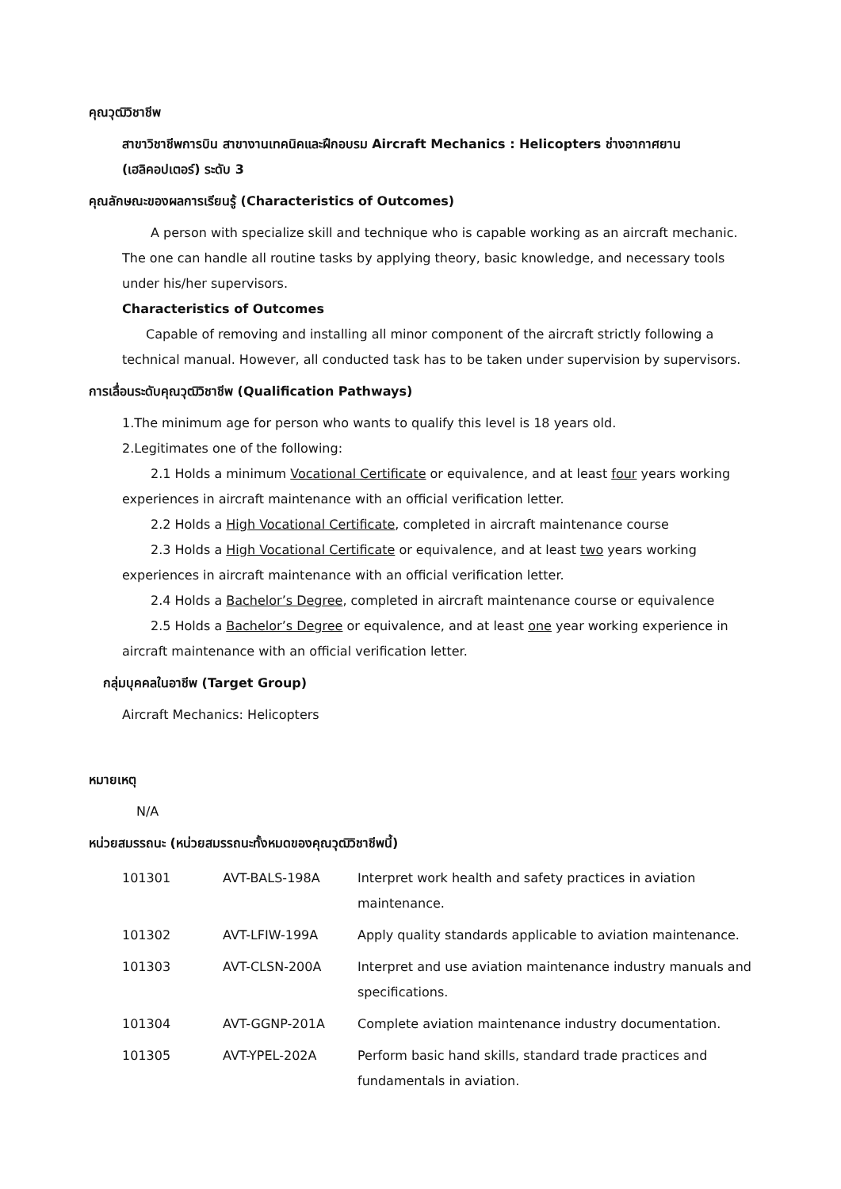คุณวุฒิวิชาชีพ
สาขาวิชาชีพการบิน สาขางานเทคนิคและฝึกอบรม Aircraft Mechanics : Helicopters ช่างอากาศยาน (เฮลิคอปเตอร์) ระดับ 3
คุณลักษณะของผลการเรียนรู้ (Characteristics of Outcomes)
A person with specialize skill and technique who is capable working as an aircraft mechanic. The one can handle all routine tasks by applying theory, basic knowledge, and necessary tools under his/her supervisors.
Characteristics of Outcomes
Capable of removing and installing all minor component of the aircraft strictly following a technical manual. However, all conducted task has to be taken under supervision by supervisors.
การเลื่อนระดับคุณวุฒิวิชาชีพ (Qualification Pathways)
1.The minimum age for person who wants to qualify this level is 18 years old.
2.Legitimates one of the following:
2.1 Holds a minimum Vocational Certificate or equivalence, and at least four years working experiences in aircraft maintenance with an official verification letter.
2.2 Holds a High Vocational Certificate, completed in aircraft maintenance course
2.3 Holds a High Vocational Certificate or equivalence, and at least two years working experiences in aircraft maintenance with an official verification letter.
2.4 Holds a Bachelor’s Degree, completed in aircraft maintenance course or equivalence
2.5 Holds a Bachelor’s Degree or equivalence, and at least one year working experience in aircraft maintenance with an official verification letter.
กลุ่มบุคคลในอาชีพ (Target Group)
Aircraft Mechanics: Helicopters
หมายเหตุ
N/A
หน่วยสมรรถนะ (หน่วยสมรรถนะทั้งหมดของคุณวุฒิวิชาชีพนี้)
| 101301 | AVT-BALS-198A | Interpret work health and safety practices in aviation maintenance. |
| 101302 | AVT-LFIW-199A | Apply quality standards applicable to aviation maintenance. |
| 101303 | AVT-CLSN-200A | Interpret and use aviation maintenance industry manuals and specifications. |
| 101304 | AVT-GGNP-201A | Complete aviation maintenance industry documentation. |
| 101305 | AVT-YPEL-202A | Perform basic hand skills, standard trade practices and fundamentals in aviation. |